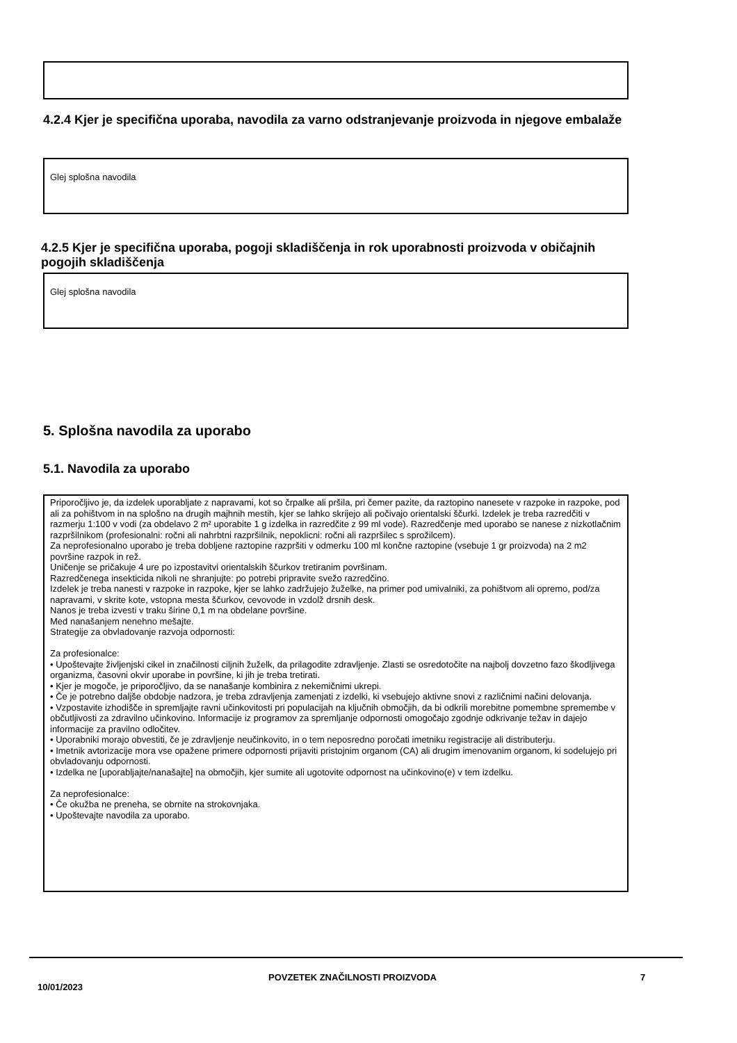4.2.4 Kjer je specifična uporaba, navodila za varno odstranjevanje proizvoda in njegove embalaže
Glej splošna navodila
4.2.5 Kjer je specifična uporaba, pogoji skladiščenja in rok uporabnosti proizvoda v običajnih pogojih skladiščenja
Glej splošna navodila
5. Splošna navodila za uporabo
5.1. Navodila za uporabo
Priporočljivo je, da izdelek uporabljate z napravami, kot so črpalke ali pršila, pri čemer pazite, da raztopino nanesete v razpoke in razpoke, pod ali za pohištvom in na splošno na drugih majhnih mestih, kjer se lahko skrijejo ali počivajo orientalski ščurki. Izdelek je treba razredčiti v razmerju 1:100 v vodi (za obdelavo 2 m² uporabite 1 g izdelka in razredčite z 99 ml vode). Razredčenje med uporabo se nanese z nizkotlačnim razpršilnikom (profesionalni: ročni ali nahrbtni razpršilnik, nepoklicni: ročni ali razpršilec s sprožilcem).
Za neprofesionalno uporabo je treba dobljene raztopine razpršiti v odmerku 100 ml končne raztopine (vsebuje 1 gr proizvoda) na 2 m2 površine razpok in rež.
Uničenje se pričakuje 4 ure po izpostavitvi orientalskih ščurkov tretiranim površinam.
Razredčenega insekticida nikoli ne shranjujte: po potrebi pripravite svežo razredčino.
Izdelek je treba nanesti v razpoke in razpoke, kjer se lahko zadržujejo žuželke, na primer pod umivalniki, za pohištvom ali opremo, pod/za napravami, v skrite kote, vstopna mesta ščurkov, cevovode in vzdolž drsnih desk.
Nanos je treba izvesti v traku širine 0,1 m na obdelane površine.
Med nanašanjem nenehno mešajte.
Strategije za obvladovanje razvoja odpornosti:
Za profesionalce:
• Upoštevajte življenjski cikel in značilnosti ciljnih žuželk, da prilagodite zdravljenje. Zlasti se osredotočite na najbolj dovzetno fazo škodljivega organizma, časovni okvir uporabe in površine, ki jih je treba tretirati.
• Kjer je mogoče, je priporočljivo, da se nanašanje kombinira z nekemičnimi ukrepi.
• Če je potrebno daljše obdobje nadzora, je treba zdravljenja zamenjati z izdelki, ki vsebujejo aktivne snovi z različnimi načini delovanja.
• Vzpostavite izhodišče in spremljajte ravni učinkovitosti pri populacijah na ključnih območjih, da bi odkrili morebitne pomembne spremembe v občutljivosti za zdravilno učinkovino. Informacije iz programov za spremljanje odpornosti omogočajo zgodnje odkrivanje težav in dajejo informacije za pravilno odločitev.
• Uporabniki morajo obvestiti, če je zdravljenje neučinkovito, in o tem neposredno poročati imetniku registracije ali distributerju.
• Imetnik avtorizacije mora vse opažene primere odpornosti prijaviti pristojnim organom (CA) ali drugim imenovanim organom, ki sodelujejo pri obvladovanju odpornosti.
• Izdelka ne [uporabljajte/nanašajte] na območjih, kjer sumite ali ugotovite odpornost na učinkovino(e) v tem izdelku.
Za neprofesionalce:
• Če okužba ne preneha, se obrnite na strokovnjaka.
• Upoštevajte navodila za uporabo.
10/01/2023
POVZETEK ZNAČILNOSTI PROIZVODA 7